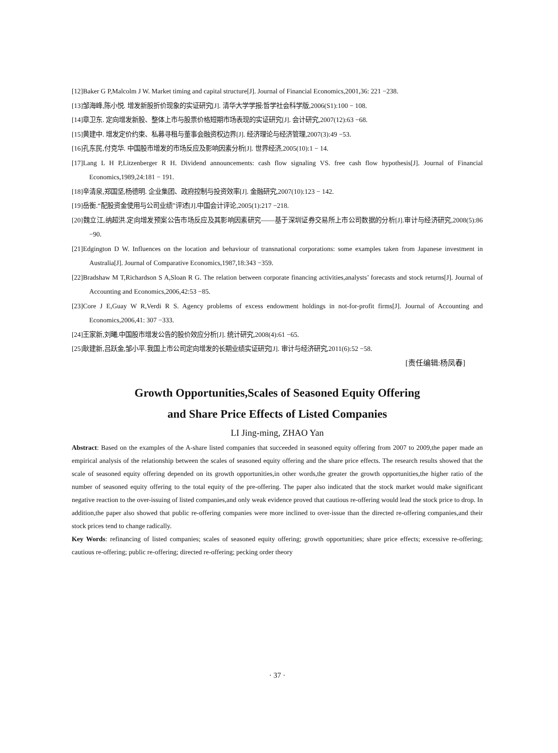[12]Baker G P,Malcolm J W. Market timing and capital structure[J]. Journal of Financial Economics,2001,36: 221 −238.
[13]邹海峰,陈小悦. 增发新股折价现象的实证研究[J]. 清华大学学报:哲学社会科学版,2006(S1):100 − 108.
[14]章卫东. 定向增发新股、整体上市与股票价格短期市场表现的实证研究[J]. 会计研究,2007(12):63 −68.
[15]黄建中. 增发定价约束、私募寻租与董事会融资权边界[J]. 经济理论与经济管理,2007(3):49 −53.
[16]孔东民,付克华. 中国股市增发的市场反应及影响因素分析[J]. 世界经济,2005(10):1 − 14.
[17]Lang L H P,Litzenberger R H. Dividend announcements: cash flow signaling VS. free cash flow hypothesis[J]. Journal of Financial Economics,1989,24:181 − 191.
[18]辛清泉,郑国坚,杨德明. 企业集团、政府控制与投资效率[J]. 金融研究,2007(10):123 − 142.
[19]岳衡.“配股资金使用与公司业绩”评述[J].中国会计评论,2005(1):217 −218.
[20]魏立江,纳超洪.定向增发预案公告市场反应及其影响因素研究——基于深圳证券交易所上市公司数据的分析[J].审计与经济研究,2008(5):86 −90.
[21]Edgington D W. Influences on the location and behaviour of transnational corporations: some examples taken from Japanese investment in Australia[J]. Journal of Comparative Economics,1987,18:343 −359.
[22]Bradshaw M T,Richardson S A,Sloan R G. The relation between corporate financing activities,analysts’ forecasts and stock returns[J]. Journal of Accounting and Economics,2006,42:53 −85.
[23]Core J E,Guay W R,Verdi R S. Agency problems of excess endowment holdings in not-for-profit firms[J]. Journal of Accounting and Economics,2006,41: 307 −333.
[24]王家新,刘曦.中国股市增发公告的股价效应分析[J]. 统计研究,2008(4):61 −65.
[25]耿建新,吕跃金,邹小平.我国上市公司定向增发的长期业绩实证研究[J]. 审计与经济研究,2011(6):52 −58.
[责任编辑:杨凤春]
Growth Opportunities,Scales of Seasoned Equity Offering
and Share Price Effects of Listed Companies
LI Jing-ming, ZHAO Yan
Abstract: Based on the examples of the A-share listed companies that succeeded in seasoned equity offering from 2007 to 2009,the paper made an empirical analysis of the relationship between the scales of seasoned equity offering and the share price effects. The research results showed that the scale of seasoned equity offering depended on its growth opportunities,in other words,the greater the growth opportunities,the higher ratio of the number of seasoned equity offering to the total equity of the pre-offering. The paper also indicated that the stock market would make significant negative reaction to the over-issuing of listed companies,and only weak evidence proved that cautious re-offering would lead the stock price to drop. In addition,the paper also showed that public re-offering companies were more inclined to over-issue than the directed re-offering companies,and their stock prices tend to change radically.
Key Words: refinancing of listed companies; scales of seasoned equity offering; growth opportunities; share price effects; excessive re-offering; cautious re-offering; public re-offering; directed re-offering; pecking order theory
· 37 ·